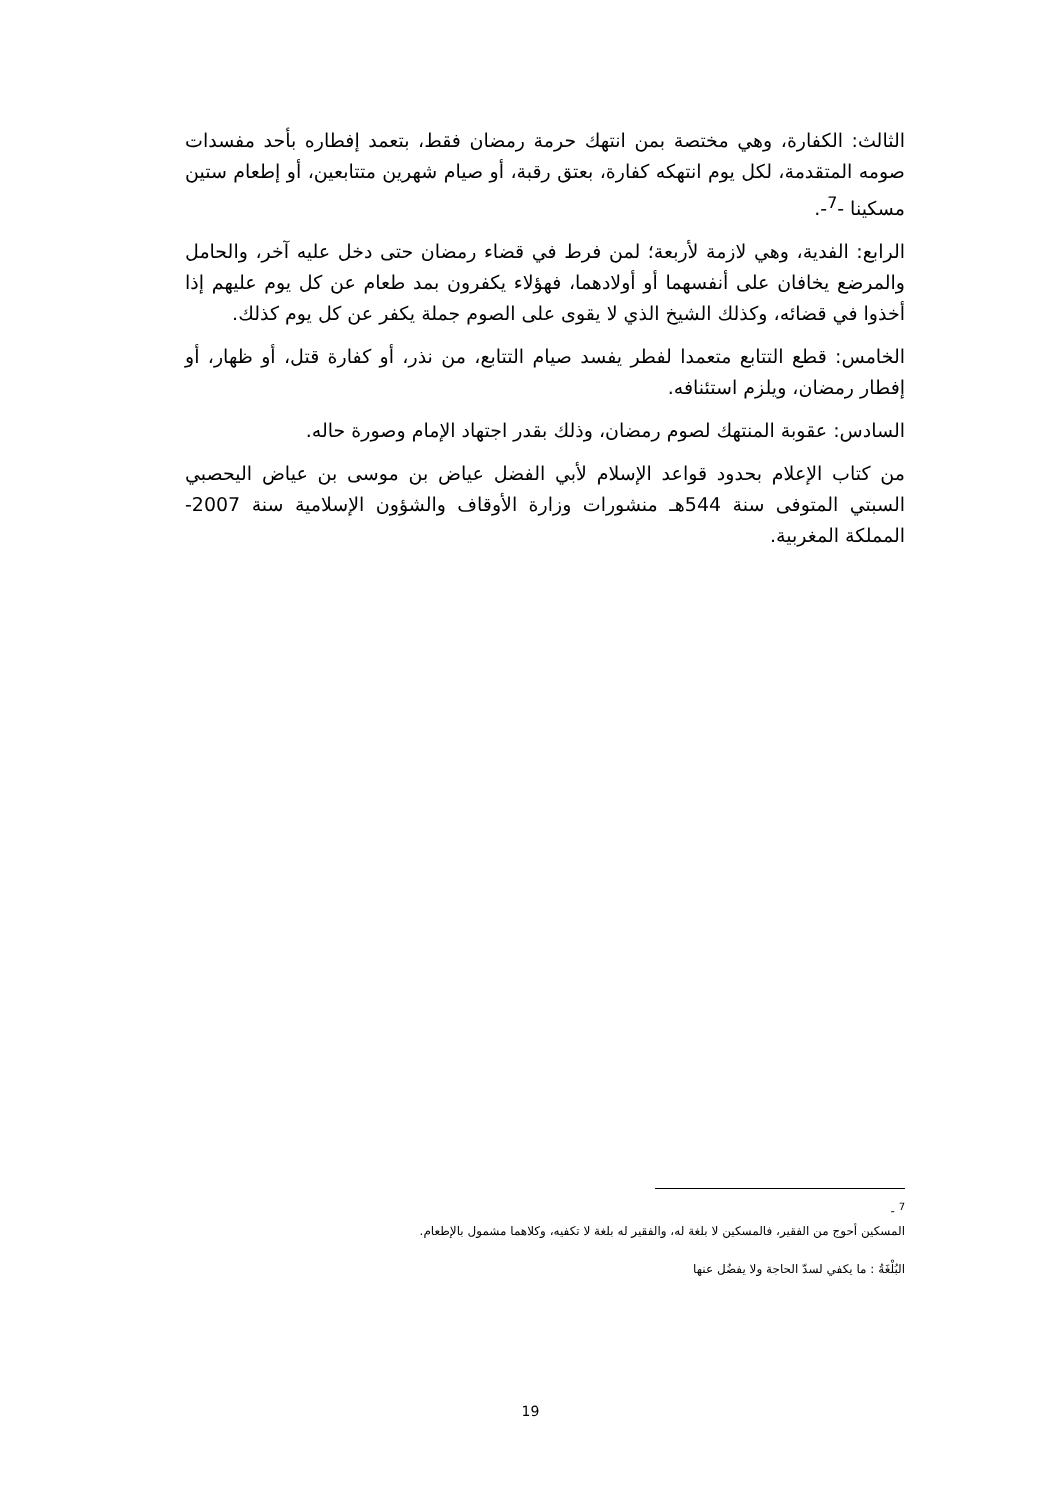الثالث: الكفارة، وهي مختصة بمن انتهك حرمة رمضان فقط، بتعمد إفطاره بأحد مفسدات صومه المتقدمة، لكل يوم انتهكه كفارة، بعتق رقبة، أو صيام شهرين متتابعين، أو إطعام ستين مسكينا -<sup>7</sup>-.
الرابع: الفدية، وهي لازمة لأربعة؛ لمن فرط في قضاء رمضان حتى دخل عليه آخر، والحامل والمرضع يخافان على أنفسهما أو أولادهما، فهؤلاء يكفرون بمد طعام عن كل يوم عليهم إذا أخذوا في قضائه، وكذلك الشيخ الذي لا يقوى على الصوم جملة يكفر عن كل يوم كذلك.
الخامس: قطع التتابع متعمدا لفطر يفسد صيام التتابع، من نذر، أو كفارة قتل، أو ظهار، أو إفطار رمضان، ويلزم استئنافه.
السادس: عقوبة المنتهك لصوم رمضان، وذلك بقدر اجتهاد الإمام وصورة حاله.
من كتاب الإعلام بحدود قواعد الإسلام لأبي الفضل عياض بن موسى بن عياض اليحصبي السبتي المتوفى سنة 544هـ منشورات وزارة الأوقاف والشؤون الإسلامية سنة 2007-المملكة المغربية.
<sup>7</sup> -
المسكين أحوج من الفقير، فالمسكين لا بلغة له، والفقير له بلغة لا تكفيه، وكلاهما مشمول بالإطعام.
البُلْغَةُ : ما يكفي لسدّ الحاجة ولا يفضُل عنها
19